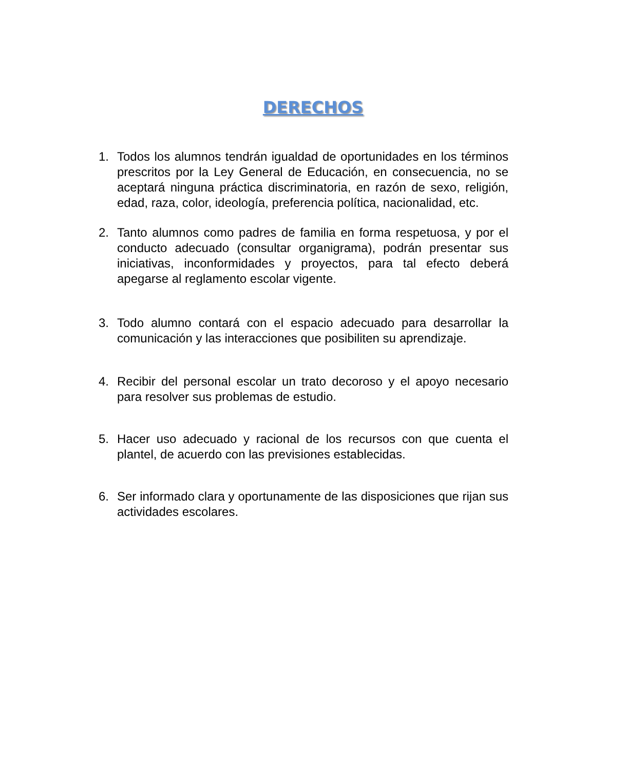DERECHOS
1. Todos los alumnos tendrán igualdad de oportunidades en los términos prescritos por la Ley General de Educación, en consecuencia, no se aceptará ninguna práctica discriminatoria, en razón de sexo, religión, edad, raza, color, ideología, preferencia política, nacionalidad, etc.
2. Tanto alumnos como padres de familia en forma respetuosa, y por el conducto adecuado (consultar organigrama), podrán presentar sus iniciativas, inconformidades y proyectos, para tal efecto deberá apegarse al reglamento escolar vigente.
3. Todo alumno contará con el espacio adecuado para desarrollar la comunicación y las interacciones que posibiliten su aprendizaje.
4. Recibir del personal escolar un trato decoroso y el apoyo necesario para resolver sus problemas de estudio.
5. Hacer uso adecuado y racional de los recursos con que cuenta el plantel, de acuerdo con las previsiones establecidas.
6. Ser informado clara y oportunamente de las disposiciones que rijan sus actividades escolares.